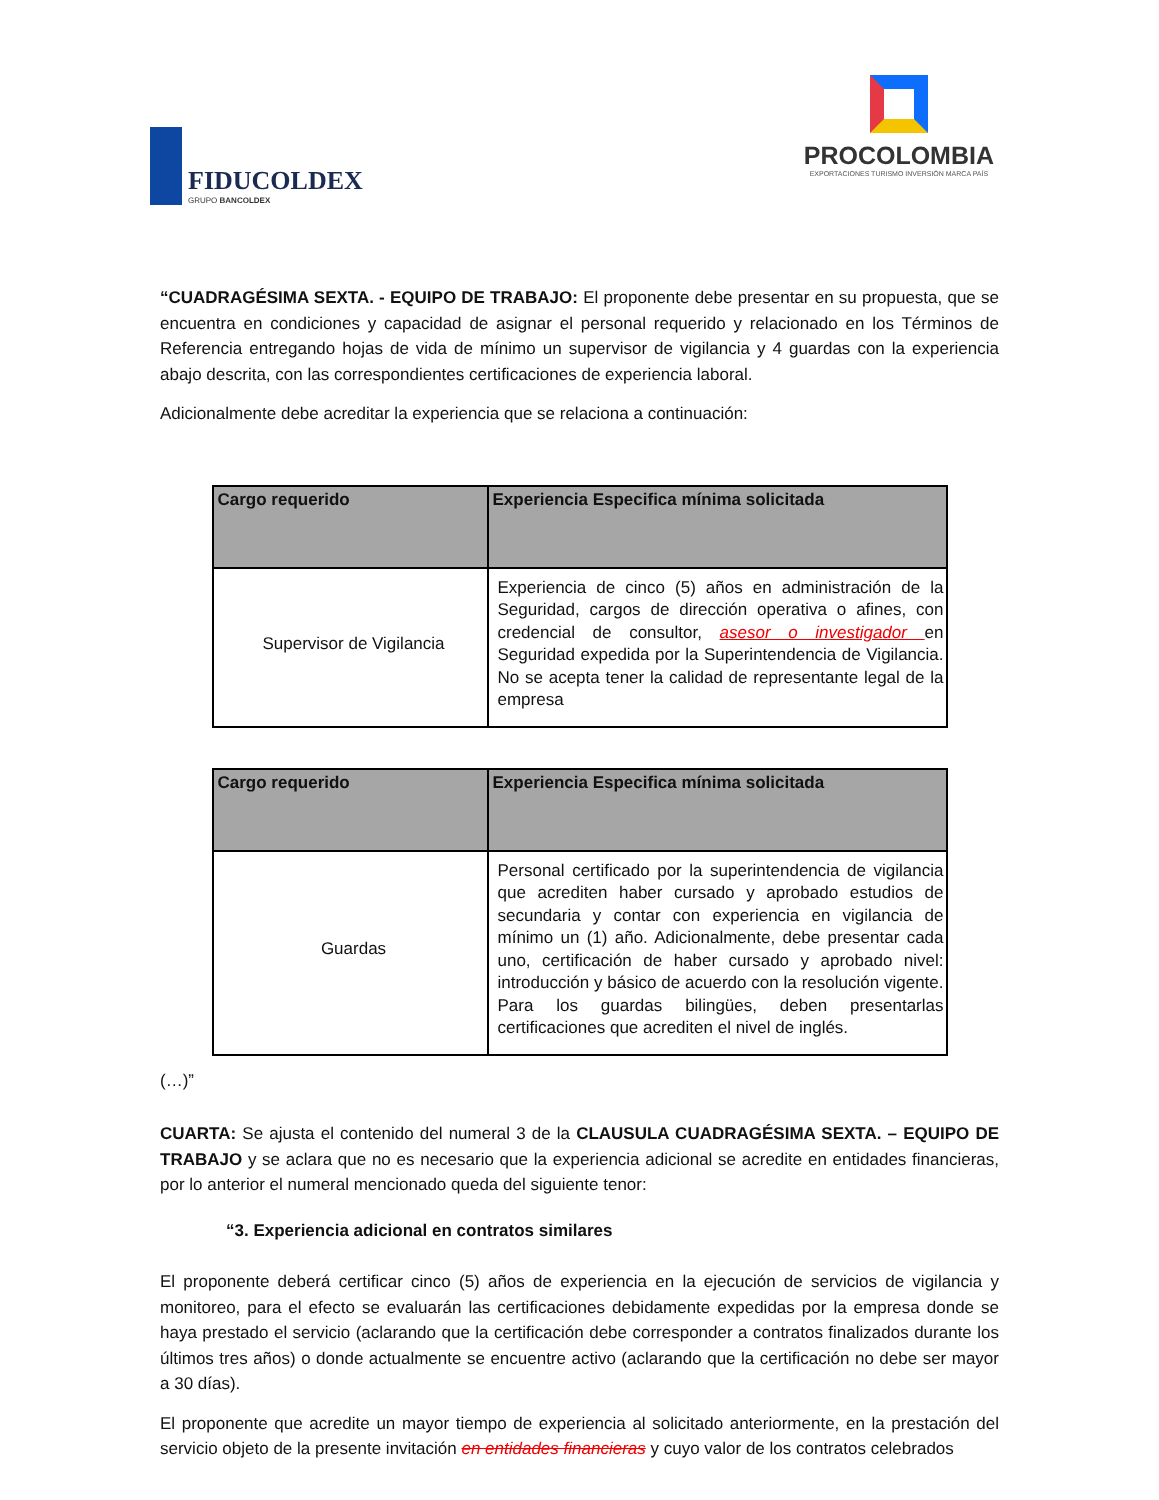FIDUCOLDEX
GRUPO BANCOLDEX
PROCOLOMBIA
EXPORTACIONES TURISMO INVERSIÓN MARCA PAÍS
“CUADRAGÉSIMA SEXTA. - EQUIPO DE TRABAJO: El proponente debe presentar en su propuesta, que se encuentra en condiciones y capacidad de asignar el personal requerido y relacionado en los Términos de Referencia entregando hojas de vida de mínimo un supervisor de vigilancia y 4 guardas con la experiencia abajo descrita, con las correspondientes certificaciones de experiencia laboral.
Adicionalmente debe acreditar la experiencia que se relaciona a continuación:
| Cargo requerido | Experiencia Especifica mínima solicitada |
| --- | --- |
| Supervisor de Vigilancia | Experiencia de cinco (5) años en administración de la Seguridad, cargos de dirección operativa o afines, con credencial de consultor, asesor o investigador en Seguridad expedida por la Superintendencia de Vigilancia. No se acepta tener la calidad de representante legal de la empresa |
| Cargo requerido | Experiencia Especifica mínima solicitada |
| --- | --- |
| Guardas | Personal certificado por la superintendencia de vigilancia que acrediten haber cursado y aprobado estudios de secundaria y contar con experiencia en vigilancia de mínimo un (1) año. Adicionalmente, debe presentar cada uno, certificación de haber cursado y aprobado nivel: introducción y básico de acuerdo con la resolución vigente. Para los guardas bilingües, deben presentarlas certificaciones que acrediten el nivel de inglés. |
(…)”
CUARTA: Se ajusta el contenido del numeral 3 de la CLAUSULA CUADRAGÉSIMA SEXTA. – EQUIPO DE TRABAJO y se aclara que no es necesario que la experiencia adicional se acredite en entidades financieras, por lo anterior el numeral mencionado queda del siguiente tenor:
“3. Experiencia adicional en contratos similares
El proponente deberá certificar cinco (5) años de experiencia en la ejecución de servicios de vigilancia y monitoreo, para el efecto se evaluarán las certificaciones debidamente expedidas por la empresa donde se haya prestado el servicio (aclarando que la certificación debe corresponder a contratos finalizados durante los últimos tres años) o donde actualmente se encuentre activo (aclarando que la certificación no debe ser mayor a 30 días).
El proponente que acredite un mayor tiempo de experiencia al solicitado anteriormente, en la prestación del servicio objeto de la presente invitación en entidades financieras y cuyo valor de los contratos celebrados